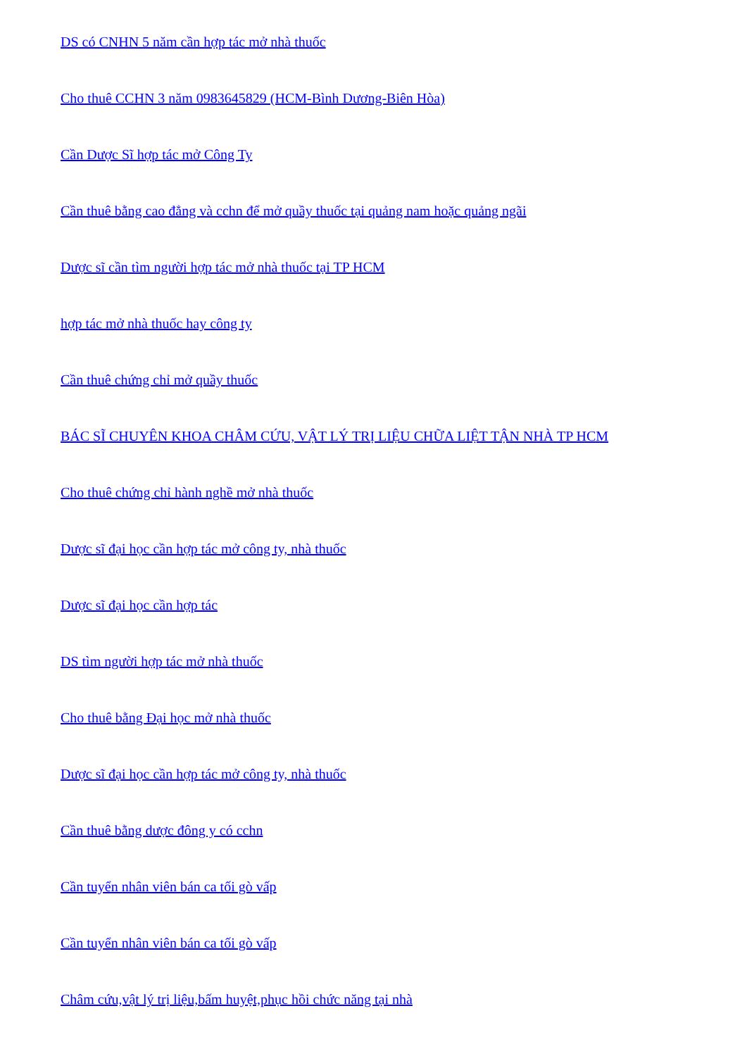DS có CNHN 5 năm cần hợp tác mở nhà thuốc
Cho thuê CCHN 3 năm 0983645829 (HCM-Bình Dương-Biên Hòa)
Cần Dược Sĩ hợp tác mở Công Ty
Cần thuê bằng cao đẳng và cchn để mở quầy thuốc tại quảng nam hoặc quảng ngãi
Dược sĩ cần tìm người hợp tác mở nhà thuốc tại TP HCM
hợp tác mở nhà thuốc hay công ty
Cần thuê chứng chỉ mở quầy thuốc
BÁC SĨ CHUYÊN KHOA CHÂM CỨU, VẬT LÝ TRỊ LIỆU CHỮA LIỆT TẬN NHÀ TP HCM
Cho thuê chứng chỉ hành nghề mở nhà thuốc
Dược sĩ đại học cần hợp tác mở công ty, nhà thuốc
Dược sĩ đại học cần hợp tác
DS tìm người hợp tác mở nhà thuốc
Cho thuê bằng Đại học mở nhà thuốc
Dược sĩ đại học cần hợp tác mở công ty, nhà thuốc
Cần thuê bằng dược đông y có cchn
Cần tuyển nhân viên bán ca tối gò vấp
Cần tuyển nhân viên bán ca tối gò vấp
Châm cứu,vật lý trị liệu,bấm huyệt,phục hồi chức năng tại nhà